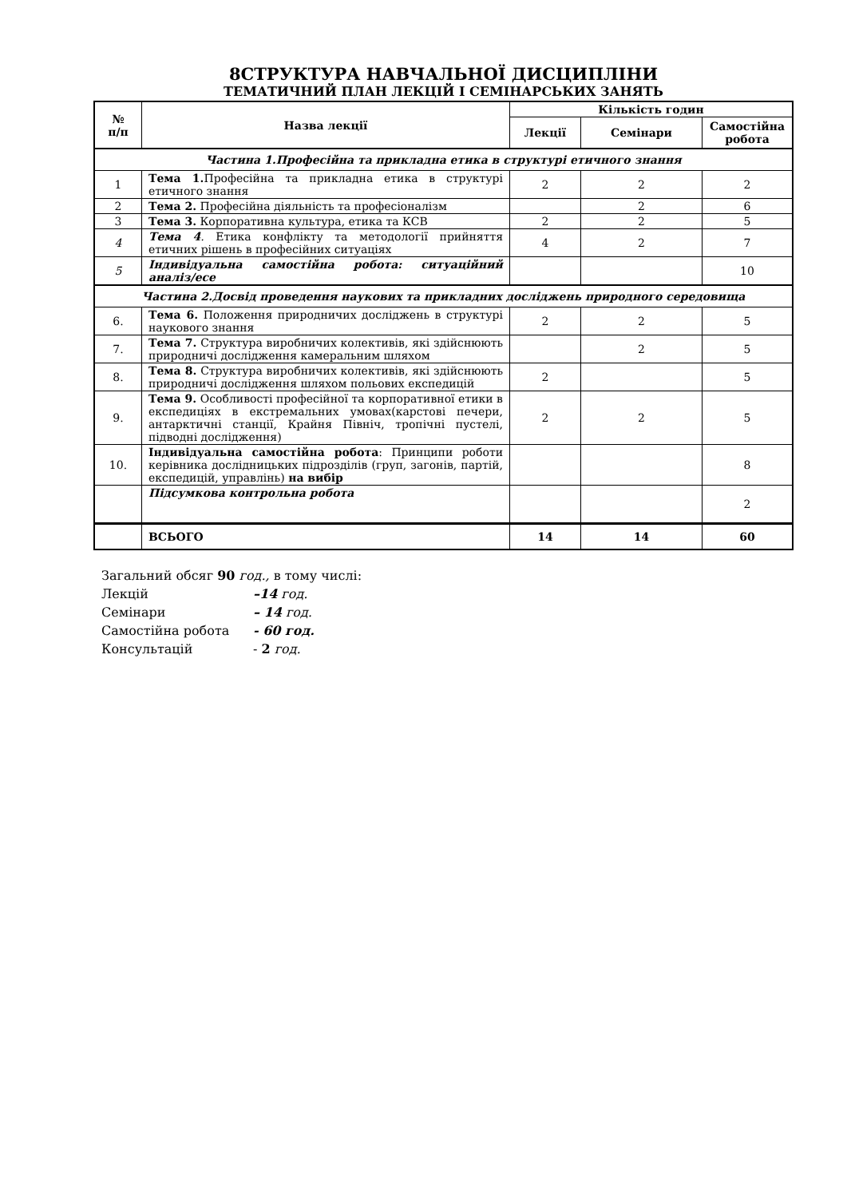8СТРУКТУРА НАВЧАЛЬНОЇ ДИСЦИПЛІНИ
ТЕМАТИЧНИЙ ПЛАН ЛЕКЦІЙ І СЕМІНАРСЬКИХ ЗАНЯТЬ
| № п/п | Назва лекції | Кількість годин | | |
| --- | --- | --- | --- | --- |
| | | Лекції | Семінари | Самостійна робота |
| Частина 1.Професійна та прикладна етика в структурі етичного знання | | | | |
| 1 | Тема 1. Професійна та прикладна етика в структурі етичного знання | 2 | 2 | 2 |
| 2 | Тема 2. Професійна діяльність та професіоналізм | | 2 | 6 |
| 3 | Тема 3. Корпоративна культура, етика та КСВ | 2 | 2 | 5 |
| 4 | Тема 4 . Етика конфлікту та методології прийняття етичних рішень в професійних ситуаціях | 4 | 2 | 7 |
| 5 | Індивідуальна самостійна робота: ситуаційний аналіз/есе | | | 10 |
| Частина 2.Досвід проведення наукових та прикладних досліджень природного середовища | | | | |
| 6. | Тема 6. Положення природничих досліджень в структурі наукового знання | 2 | 2 | 5 |
| 7. | Тема 7. Структура виробничих колективів, які здійснюють природничі дослідження камеральним шляхом | | 2 | 5 |
| 8. | Тема 8. Структура виробничих колективів, які здійснюють природничі дослідження шляхом польових експедицій | 2 | | 5 |
| 9. | Тема 9. Особливості професійної та корпоративної етики в експедиціях в екстремальних умовах(карстові печери, антарктичні станції, Крайня Північ, тропічні пустелі, підводні дослідження) | 2 | 2 | 5 |
| 10. | Індивідуальна самостійна робота : Принципи роботи керівника дослідницьких підрозділів (груп, загонів, партій, експедицій, управлінь) на вибір | | | 8 |
| | Підсумкова контрольна робота | | | 2 |
| | ВСЬОГО | 14 | 14 | 60 |
Загальний обсяг 90 год., в тому числі:
Лекцій –14 год.
Семінари – 14 год.
Самостійна робота - 60 год.
Консультацій - 2 год.